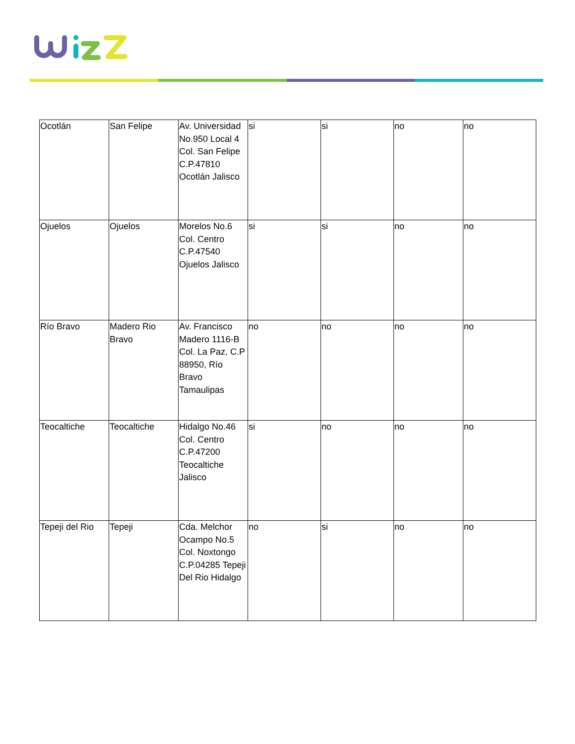| Ocotlán | San Felipe | Av. Universidad No.950 Local 4 Col. San Felipe C.P.47810 Ocotlán Jalisco | si | si | no | no |
| Ojuelos | Ojuelos | Morelos No.6 Col. Centro C.P.47540 Ojuelos Jalisco | si | si | no | no |
| Río Bravo | Madero Rio Bravo | Av. Francisco Madero 1116-B Col. La Paz, C.P 88950, Río Bravo Tamaulipas | no | no | no | no |
| Teocaltiche | Teocaltiche | Hidalgo No.46 Col. Centro C.P.47200 Teocaltiche Jalisco | si | no | no | no |
| Tepeji del Rio | Tepeji | Cda. Melchor Ocampo No.5 Col. Noxtongo C.P.04285 Tepeji Del Rio Hidalgo | no | si | no | no |